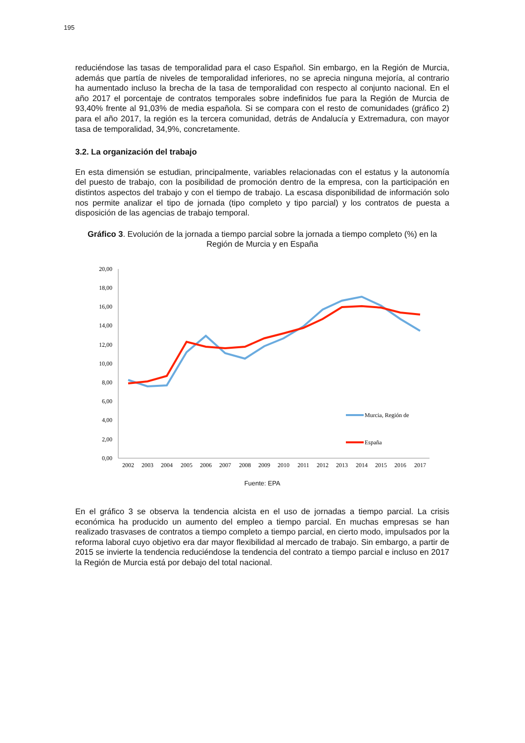195
reduciéndose las tasas de temporalidad para el caso Español. Sin embargo, en la Región de Murcia, además que partía de niveles de temporalidad inferiores, no se aprecia ninguna mejoría, al contrario ha aumentado incluso la brecha de la tasa de temporalidad con respecto al conjunto nacional. En el año 2017 el porcentaje de contratos temporales sobre indefinidos fue para la Región de Murcia de 93,40% frente al 91,03% de media española. Si se compara con el resto de comunidades (gráfico 2) para el año 2017, la región es la tercera comunidad, detrás de Andalucía y Extremadura, con mayor tasa de temporalidad, 34,9%, concretamente.
3.2. La organización del trabajo
En esta dimensión se estudian, principalmente, variables relacionadas con el estatus y la autonomía del puesto de trabajo, con la posibilidad de promoción dentro de la empresa, con la participación en distintos aspectos del trabajo y con el tiempo de trabajo. La escasa disponibilidad de información solo nos permite analizar el tipo de jornada (tipo completo y tipo parcial) y los contratos de puesta a disposición de las agencias de trabajo temporal.
Gráfico 3. Evolución de la jornada a tiempo parcial sobre la jornada a tiempo completo (%) en la Región de Murcia y en España
20,00
18,00
16,00
14,00
12,00
10,00
8,00
6,00
4,00
2,00
0,00
2002
2003
2004
2005
2006
2007
2008
2009
2010
2011
2012
2013
2014
2015
2016
2017
Murcia, Región de
España
Fuente: EPA
En el gráfico 3 se observa la tendencia alcista en el uso de jornadas a tiempo parcial. La crisis económica ha producido un aumento del empleo a tiempo parcial. En muchas empresas se han realizado trasvases de contratos a tiempo completo a tiempo parcial, en cierto modo, impulsados por la reforma laboral cuyo objetivo era dar mayor flexibilidad al mercado de trabajo. Sin embargo, a partir de 2015 se invierte la tendencia reduciéndose la tendencia del contrato a tiempo parcial e incluso en 2017 la Región de Murcia está por debajo del total nacional.